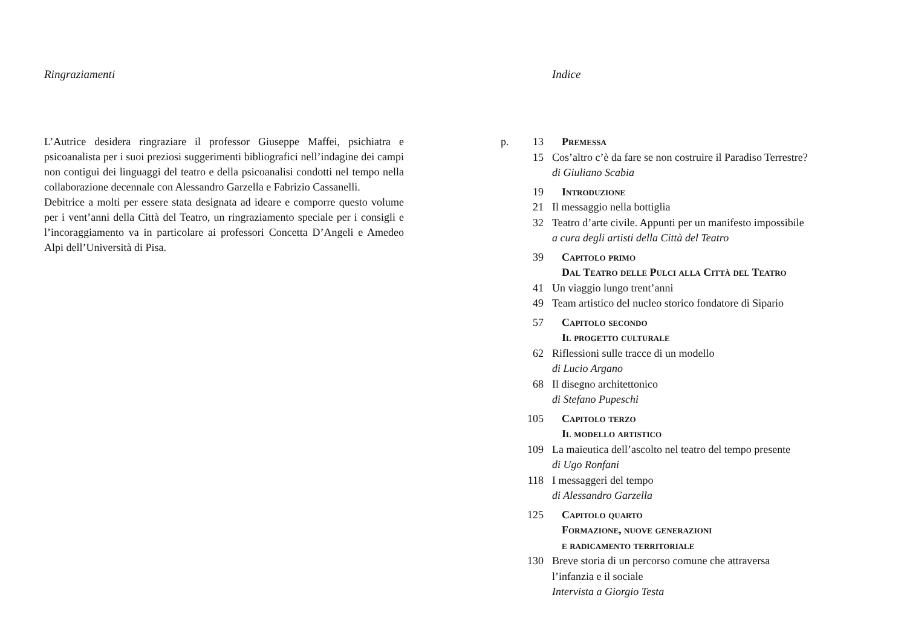Ringraziamenti
L’Autrice desidera ringraziare il professor Giuseppe Maffei, psichiatra e psicoanalista per i suoi preziosi suggerimenti bibliografici nell’indagine dei campi non contigui dei linguaggi del teatro e della psicoanalisi condotti nel tempo nella collaborazione decennale con Alessandro Garzella e Fabrizio Cassanelli.
Debitrice a molti per essere stata designata ad ideare e comporre questo volume per i vent’anni della Città del Teatro, un ringraziamento speciale per i consigli e l’incoraggiamento va in particolare ai professori Concetta D’Angeli e Amedeo Alpi dell’Università di Pisa.
Indice
| p. | 13 | Premessa |
| | 15 | Cos’altro c’è da fare se non costruire il Paradiso Terrestre? di Giuliano Scabia |
| | 19 | Introduzione |
| | 21 | Il messaggio nella bottiglia |
| | 32 | Teatro d’arte civile. Appunti per un manifesto impossibile a cura degli artisti della Città del Teatro |
| | 39 | Capitolo primo Dal Teatro delle Pulci alla Città del Teatro |
| | 41 | Un viaggio lungo trent’anni |
| | 49 | Team artistico del nucleo storico fondatore di Sipario |
| | 57 | Capitolo secondo Il progetto culturale |
| | 62 | Riflessioni sulle tracce di un modello di Lucio Argano |
| | 68 | Il disegno architettonico di Stefano Pupeschi |
| | 105 | Capitolo terzo Il modello artistico |
| | 109 | La maieutica dell’ascolto nel teatro del tempo presente di Ugo Ronfani |
| | 118 | I messaggeri del tempo di Alessandro Garzella |
| | 125 | Capitolo quarto Formazione, nuove generazioni e radicamento territoriale |
| | 130 | Breve storia di un percorso comune che attraversa l’infanzia e il sociale Intervista a Giorgio Testa |